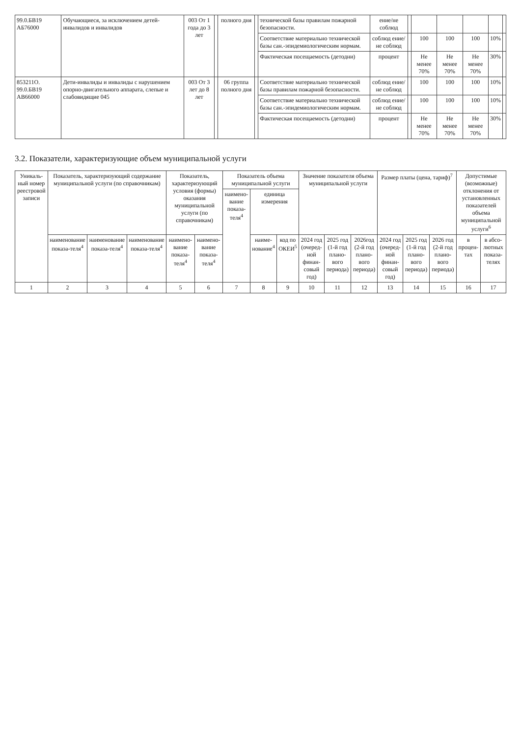| 99.0.БВ19 АБ76000 | Обучающиеся, за исключением детей-инвалидов и инвалидов | 003 От 1 года до 3 лет | | полного дня | | технической базы правилам пожарной безопасности. | ение/не соблюд | | | | | | |
| | | | | | | Соответствие материально технической базы сан.-эпидемиологическим нормам. | соблюд ение/не соблюд | | 100 | 100 | 100 | 10% | |
| | | | | | | Фактическая посещаемость (детодни) | процент | | Не менее 70% | Не менее 70% | Не менее 70% | 30% | |
| 853211О. 99.0.БВ19 АВ66000 | Дети-инвалиды и инвалиды с нарушением опорно-двигательного аппарата, слепые и слабовидящие 045 | 003 От 3 лет до 8 лет | | 06 группа полного дня | | Соответствие материально технической базы правилам пожарной безопасности. | соблюд ение/не соблюд | | 100 | 100 | 100 | 10% | |
| | | | | | | Соответствие материально технической базы сан.-эпидемиологическим нормам. | соблюд ение/не соблюд | | 100 | 100 | 100 | 10% | |
| | | | | | | Фактическая посещаемость (детодни) | процент | | Не менее 70% | Не менее 70% | Не менее 70% | 30% | |
3.2. Показатели, характеризующие объем муниципальной услуги
| Уникаль-ный номер реестровой записи | Показатель, характеризующий содержание муниципальной услуги (по справочникам) | | | Показатель, характеризующий условия (формы) оказания муниципальной услуги (по справочникам) | | Показатель объема муниципальной услуги | | | Значение показателя объема муниципальной услуги | | | Размер платы (цена, тариф)<sup>7</sup> | | | Допустимые (возможные) отклонения от установленных показателей объема муниципальной услуги<sup>6</sup> | |
| --- | --- | --- | --- | --- | --- | --- | --- | --- | --- | --- | --- | --- | --- | --- | --- | --- |
| | | | | | | наимено-вание показа-теля<sup>4</sup> | единица измерения | | | | | | | | | |
| | наименование показа-теля<sup>4</sup> | наименование показа-теля<sup>4</sup> | наименование показа-теля<sup>4</sup> | наимено-вание показа-теля<sup>4</sup> | наимено-вание показа-теля<sup>4</sup> | | наиме-нование<sup>4</sup> | код по ОКЕИ<sup>5</sup> | 2024 год (очеред-ной финан-совый год) | 2025 год (1-й год плано-вого периода) | 2026год (2-й год плано-вого периода) | 2024 год (очеред-ной финан-совый год) | 2025 год (1-й год плано-вого периода) | 2026 год (2-й год плано-вого периода) | в процен-тах | в абсо-лютных показа-телях |
| 1 | 2 | 3 | 4 | 5 | 6 | 7 | 8 | 9 | 10 | 11 | 12 | 13 | 14 | 15 | 16 | 17 |